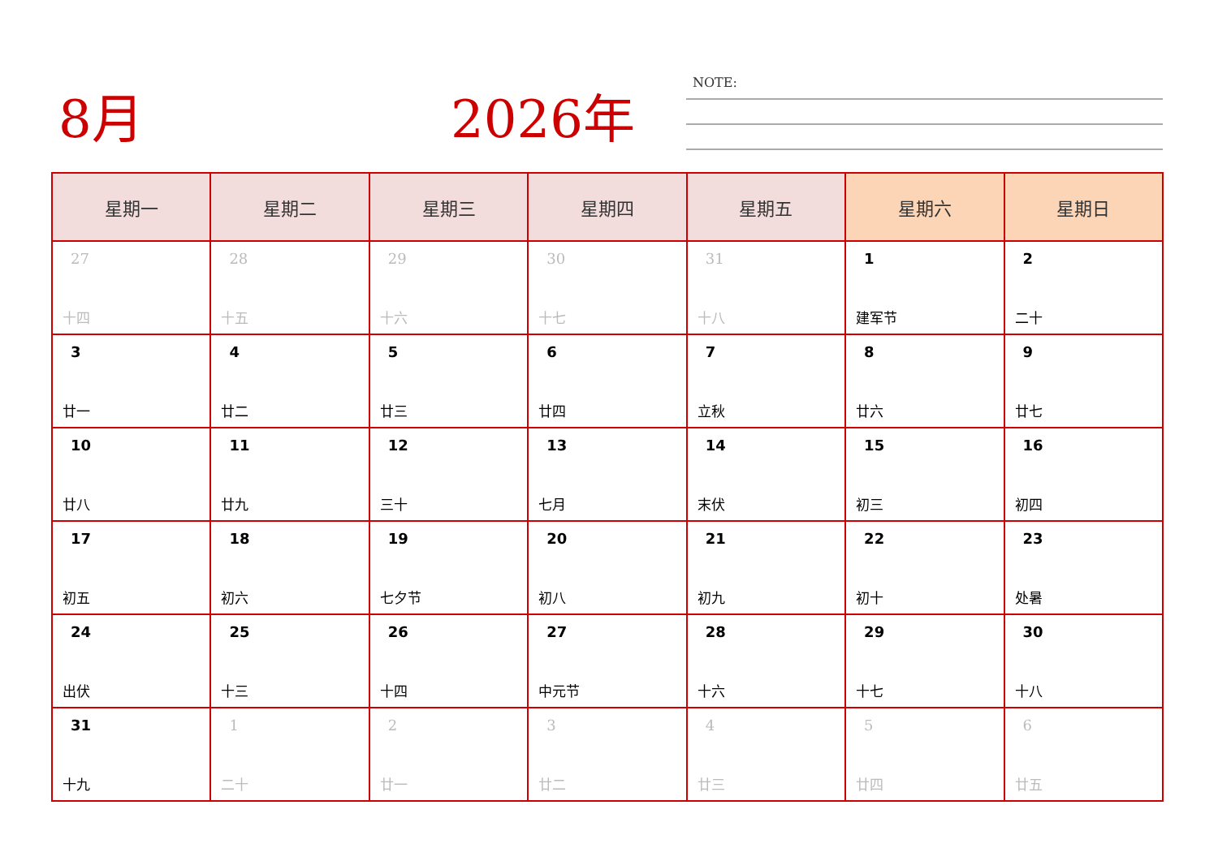8月 2026年 NOTE:
| 星期一 | 星期二 | 星期三 | 星期四 | 星期五 | 星期六 | 星期日 |
| --- | --- | --- | --- | --- | --- | --- |
| 27 十四 | 28 十五 | 29 十六 | 30 十七 | 31 十八 | 1 建军节 | 2 二十 |
| 3 廿一 | 4 廿二 | 5 廿三 | 6 廿四 | 7 立秋 | 8 廿六 | 9 廿七 |
| 10 廿八 | 11 廿九 | 12 三十 | 13 七月 | 14 末伏 | 15 初三 | 16 初四 |
| 17 初五 | 18 初六 | 19 七夕节 | 20 初八 | 21 初九 | 22 初十 | 23 处暑 |
| 24 出伏 | 25 十三 | 26 十四 | 27 中元节 | 28 十六 | 29 十七 | 30 十八 |
| 31 十九 | 1 二十 | 2 廿一 | 3 廿二 | 4 廿三 | 5 廿四 | 6 廿五 |